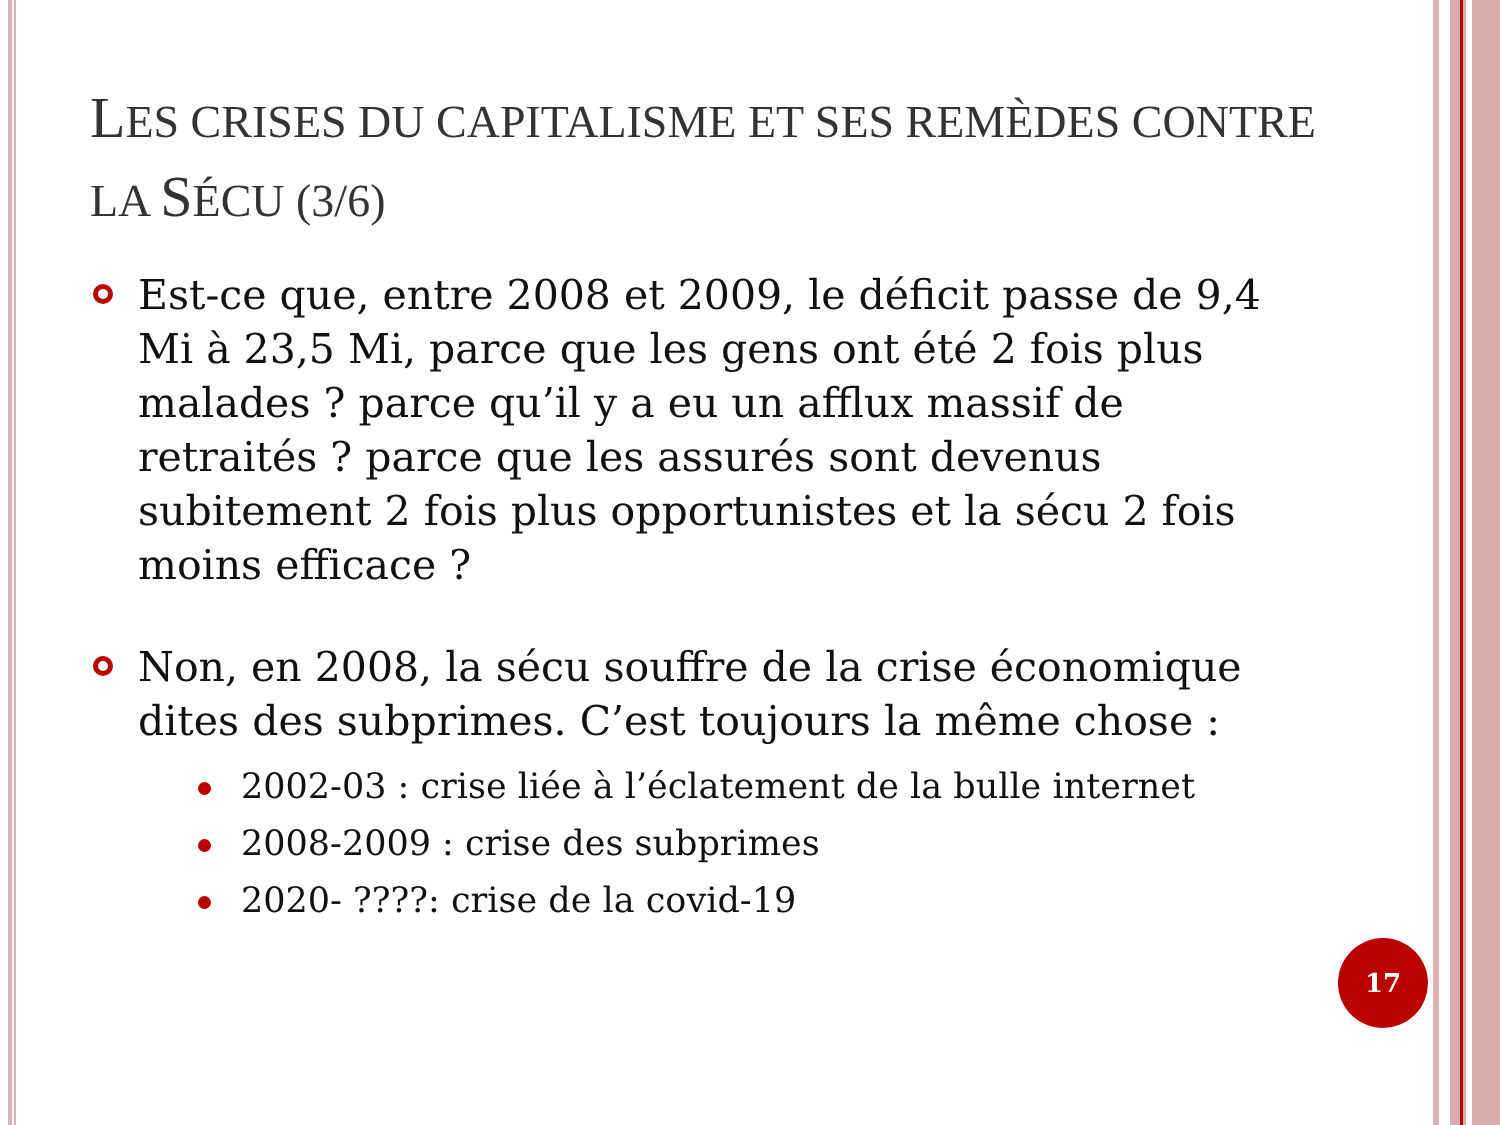LES CRISES DU CAPITALISME ET SES REMÈDES CONTRE LA SÉCU (3/6)
Est-ce que, entre 2008 et 2009, le déficit passe de 9,4 Mi à 23,5 Mi, parce que les gens ont été 2 fois plus malades ? parce qu’il y a eu un afflux massif de retraités ? parce que les assurés sont devenus subitement 2 fois plus opportunistes et la sécu 2 fois moins efficace ?
Non, en 2008, la sécu souffre de la crise économique dites des subprimes. C’est toujours la même chose :
2002-03 : crise liée à l’éclatement de la bulle internet
2008-2009 : crise des subprimes
2020- ????: crise de la covid-19
17